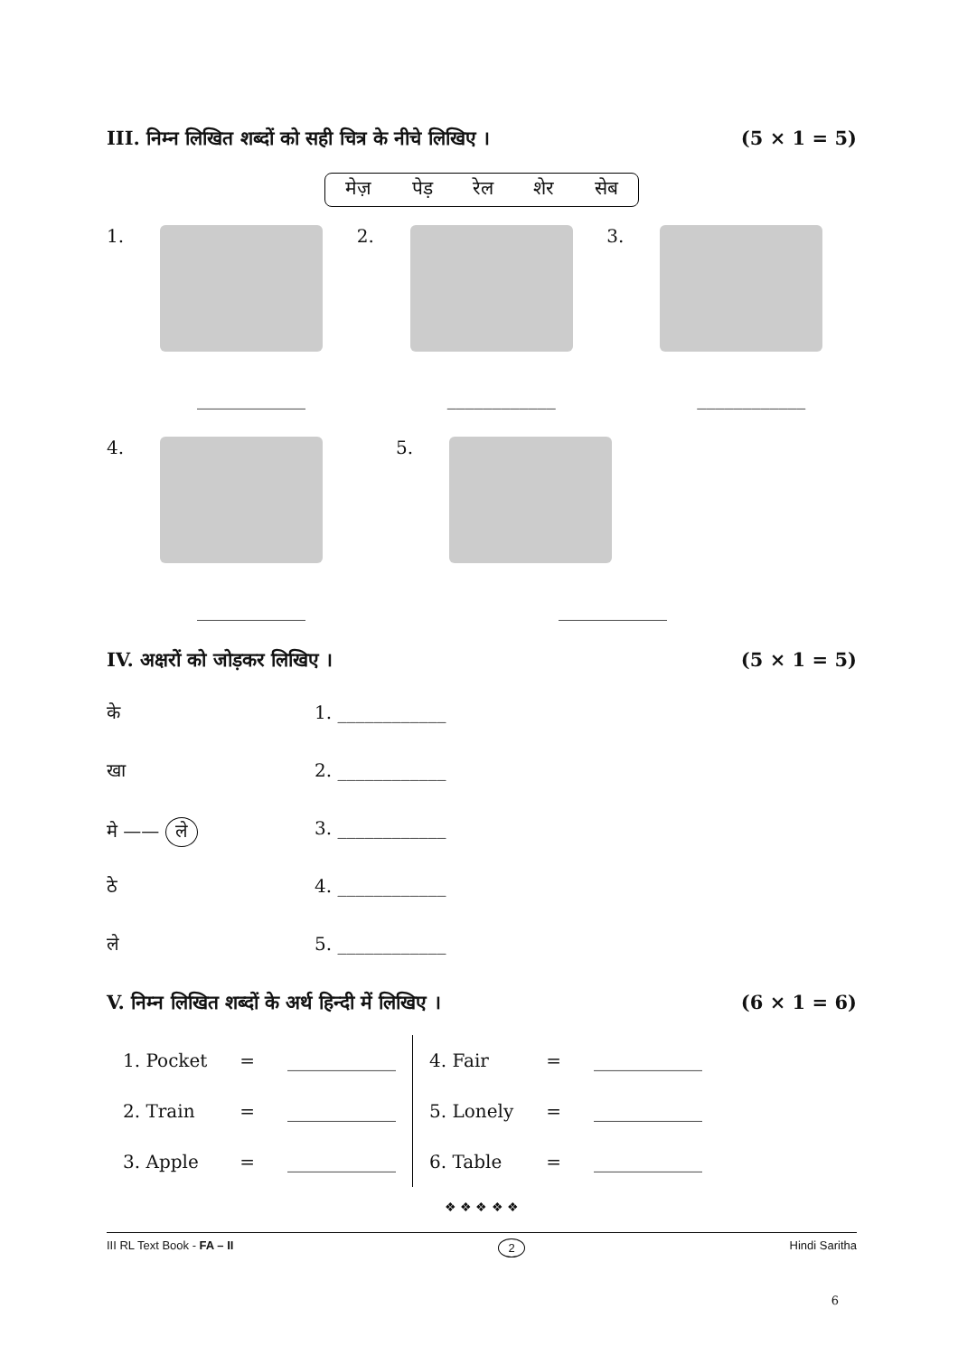III. निम्न लिखित शब्दों को सही चित्र के नीचे लिखिए । (5 × 1 = 5)
मेज़ पेड़ रेल शेर सेब
1. 2. 3.
____________ ____________ ____________
4. 5.
____________ ____________
IV. अक्षरों को जोड़कर लिखिए । (5 × 1 = 5)
के
खा
मे —— ले
ठे
ले
1. ____________
2. ____________
3. ____________
4. ____________
5. ____________
V. निम्न लिखित शब्दों के अर्थ हिन्दी में लिखिए । (6 × 1 = 6)
| 1. Pocket | = | ____________ | 4. Fair | = | ____________ |
| 2. Train | = | ____________ | 5. Lonely | = | ____________ |
| 3. Apple | = | ____________ | 6. Table | = | ____________ |
❖ ❖ ❖ ❖ ❖
III RL Text Book - FA – II 2 Hindi Saritha
6